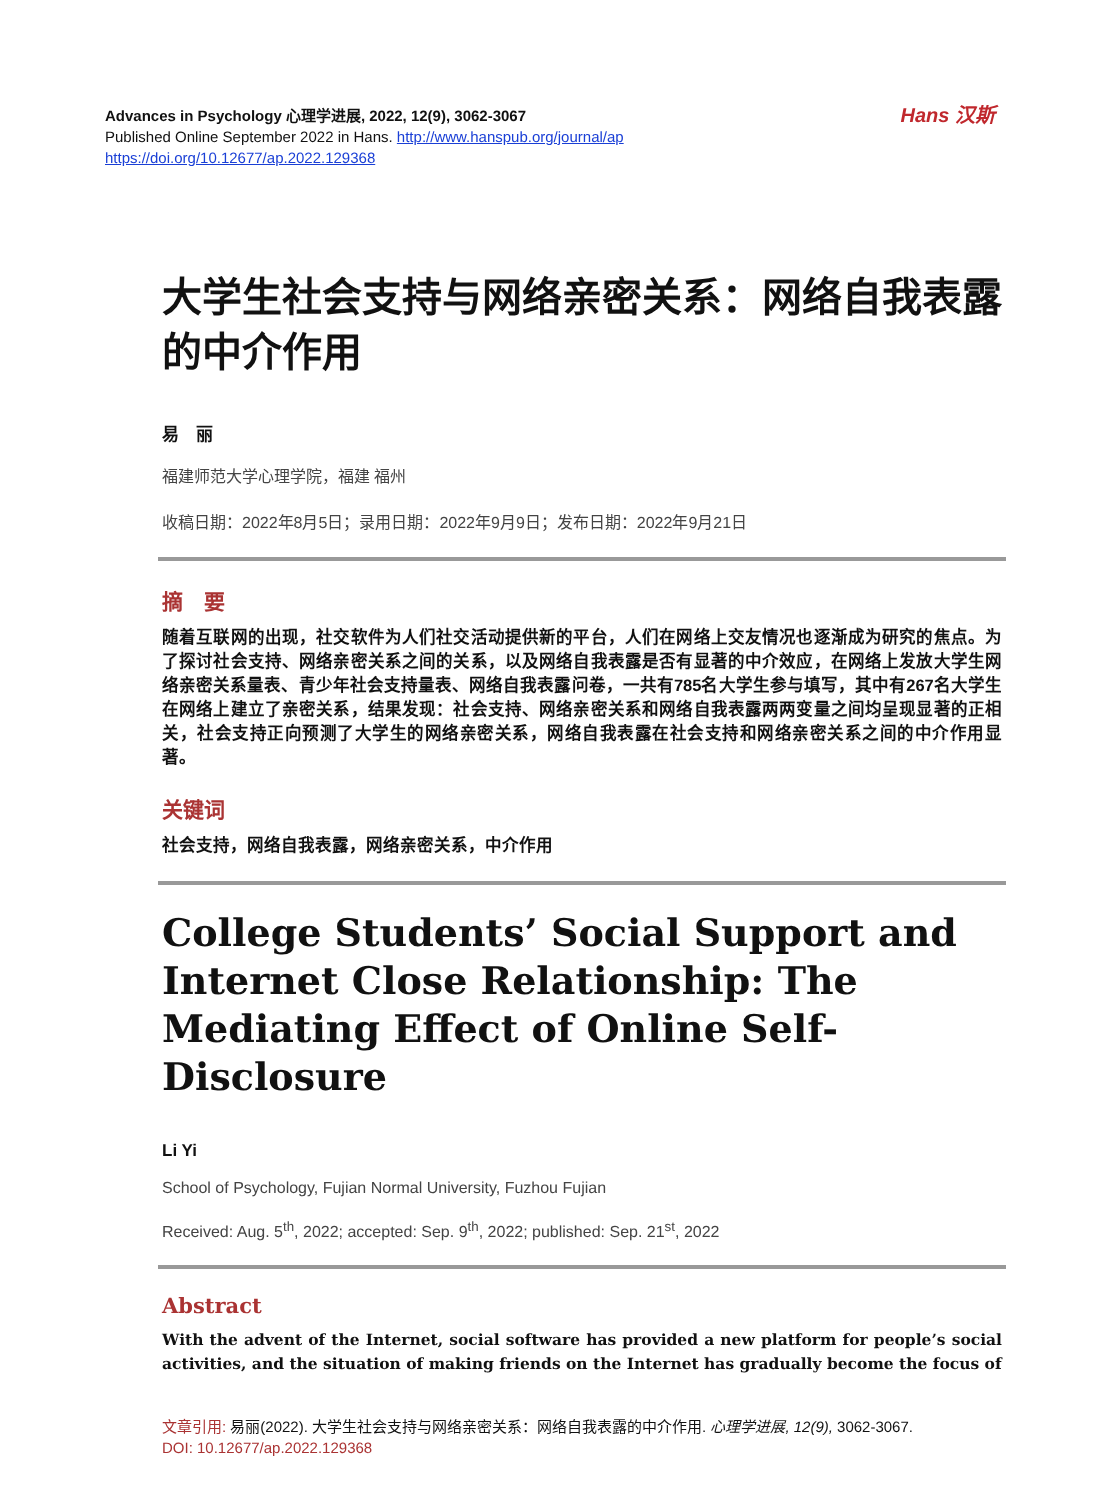Hans 汉斯 Advances in Psychology 心理学进展, 2022, 12(9), 3062-3067
Published Online September 2022 in Hans. http://www.hanspub.org/journal/ap
https://doi.org/10.12677/ap.2022.129368
大学生社会支持与网络亲密关系：网络自我表露的中介作用
易　丽
福建师范大学心理学院，福建 福州
收稿日期：2022年8月5日；录用日期：2022年9月9日；发布日期：2022年9月21日
摘　要
随着互联网的出现，社交软件为人们社交活动提供新的平台，人们在网络上交友情况也逐渐成为研究的焦点。为了探讨社会支持、网络亲密关系之间的关系，以及网络自我表露是否有显著的中介效应，在网络上发放大学生网络亲密关系量表、青少年社会支持量表、网络自我表露问卷，一共有785名大学生参与填写，其中有267名大学生在网络上建立了亲密关系，结果发现：社会支持、网络亲密关系和网络自我表露两两变量之间均呈现显著的正相关，社会支持正向预测了大学生的网络亲密关系，网络自我表露在社会支持和网络亲密关系之间的中介作用显著。
关键词
社会支持，网络自我表露，网络亲密关系，中介作用
College Students’ Social Support and Internet Close Relationship: The Mediating Effect of Online Self-Disclosure
Li Yi
School of Psychology, Fujian Normal University, Fuzhou Fujian
Received: Aug. 5<sup>th</sup>, 2022; accepted: Sep. 9<sup>th</sup>, 2022; published: Sep. 21<sup>st</sup>, 2022
Abstract
With the advent of the Internet, social software has provided a new platform for people’s social activities, and the situation of making friends on the Internet has gradually become the focus of
文章引用: 易丽(2022). 大学生社会支持与网络亲密关系：网络自我表露的中介作用. 心理学进展, 12(9), 3062-3067.
DOI: 10.12677/ap.2022.129368